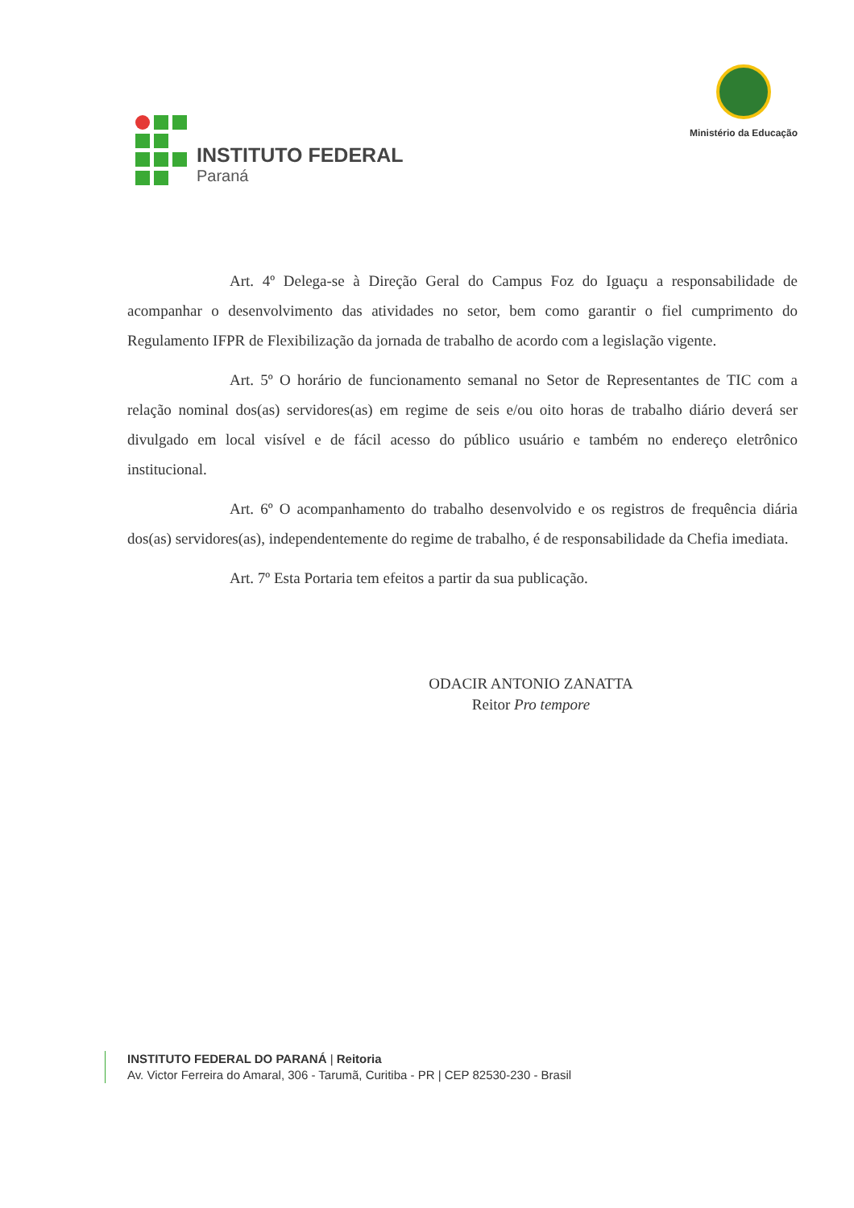INSTITUTO FEDERAL
Paraná
Ministério da Educação
Art. 4º Delega-se à Direção Geral do Campus Foz do Iguaçu a responsabilidade de acompanhar o desenvolvimento das atividades no setor, bem como garantir o fiel cumprimento do Regulamento IFPR de Flexibilização da jornada de trabalho de acordo com a legislação vigente.
Art. 5º O horário de funcionamento semanal no Setor de Representantes de TIC com a relação nominal dos(as) servidores(as) em regime de seis e/ou oito horas de trabalho diário deverá ser divulgado em local visível e de fácil acesso do público usuário e também no endereço eletrônico institucional.
Art. 6º O acompanhamento do trabalho desenvolvido e os registros de frequência diária dos(as) servidores(as), independentemente do regime de trabalho, é de responsabilidade da Chefia imediata.
Art. 7º Esta Portaria tem efeitos a partir da sua publicação.
ODACIR ANTONIO ZANATTA
Reitor Pro tempore
INSTITUTO FEDERAL DO PARANÁ | Reitoria
Av. Victor Ferreira do Amaral, 306 - Tarumã, Curitiba - PR | CEP 82530-230 - Brasil